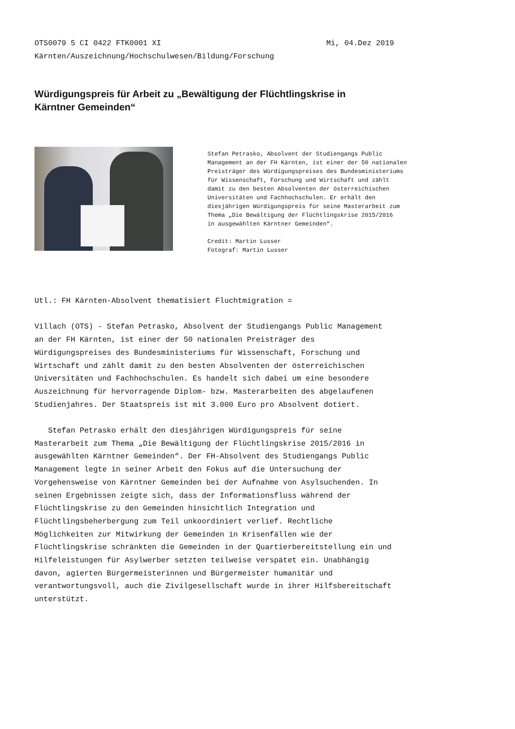OTS0079 5 CI 0422 FTK0001 XI Mi, 04.Dez 2019
Kärnten/Auszeichnung/Hochschulwesen/Bildung/Forschung
Würdigungspreis für Arbeit zu „Bewältigung der Flüchtlingskrise in Kärntner Gemeinden“
Stefan Petrasko, Absolvent der Studiengangs Public Management an der FH Kärnten, ist einer der 50 nationalen Preisträger des Würdigungspreises des Bundesministeriums für Wissenschaft, Forschung und Wirtschaft und zählt damit zu den besten Absolventen der österreichischen Universitäten und Fachhochschulen. Er erhält den diesjährigen Würdigungspreis für seine Masterarbeit zum Thema „Die Bewältigung der Flüchtlingskrise 2015/2016 in ausgewählten Kärntner Gemeinden“. Credit: Martin Lusser Fotograf: Martin Lusser
Utl.: FH Kärnten-Absolvent thematisiert Fluchtmigration =
Villach (OTS) - Stefan Petrasko, Absolvent der Studiengangs Public Management an der FH Kärnten, ist einer der 50 nationalen Preisträger des Würdigungspreises des Bundesministeriums für Wissenschaft, Forschung und Wirtschaft und zählt damit zu den besten Absolventen der österreichischen Universitäten und Fachhochschulen. Es handelt sich dabei um eine besondere Auszeichnung für hervorragende Diplom- bzw. Masterarbeiten des abgelaufenen Studienjahres. Der Staatspreis ist mit 3.000 Euro pro Absolvent dotiert.
Stefan Petrasko erhält den diesjährigen Würdigungspreis für seine Masterarbeit zum Thema „Die Bewältigung der Flüchtlingskrise 2015/2016 in ausgewählten Kärntner Gemeinden“. Der FH-Absolvent des Studiengangs Public Management legte in seiner Arbeit den Fokus auf die Untersuchung der Vorgehensweise von Kärntner Gemeinden bei der Aufnahme von Asylsuchenden. In seinen Ergebnissen zeigte sich, dass der Informationsfluss während der Flüchtlingskrise zu den Gemeinden hinsichtlich Integration und Flüchtlingsbeherbergung zum Teil unkoordiniert verlief. Rechtliche Möglichkeiten zur Mitwirkung der Gemeinden in Krisenfällen wie der Flüchtlingskrise schränkten die Gemeinden in der Quartierbereitstellung ein und Hilfeleistungen für Asylwerber setzten teilweise verspätet ein. Unabhängig davon, agierten Bürgermeisterinnen und Bürgermeister humanitär und verantwortungsvoll, auch die Zivilgesellschaft wurde in ihrer Hilfsbereitschaft unterstützt.